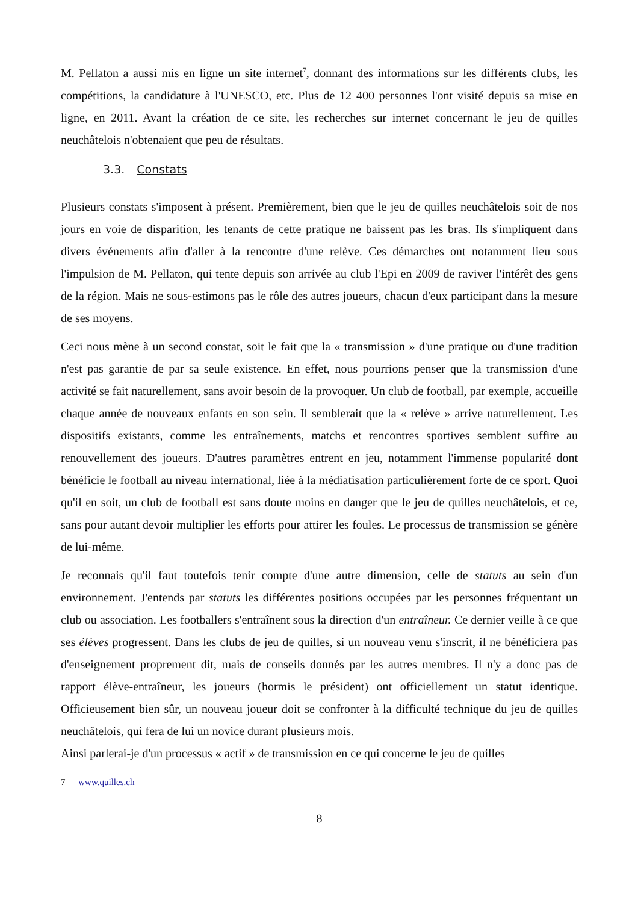M. Pellaton a aussi mis en ligne un site internet<sup>7</sup>, donnant des informations sur les différents clubs, les compétitions, la candidature à l'UNESCO, etc. Plus de 12 400 personnes l'ont visité depuis sa mise en ligne, en 2011. Avant la création de ce site, les recherches sur internet concernant le jeu de quilles neuchâtelois n'obtenaient que peu de résultats.
3.3. Constats
Plusieurs constats s'imposent à présent. Premièrement, bien que le jeu de quilles neuchâtelois soit de nos jours en voie de disparition, les tenants de cette pratique ne baissent pas les bras. Ils s'impliquent dans divers événements afin d'aller à la rencontre d'une relève. Ces démarches ont notamment lieu sous l'impulsion de M. Pellaton, qui tente depuis son arrivée au club l'Epi en 2009 de raviver l'intérêt des gens de la région. Mais ne sous-estimons pas le rôle des autres joueurs, chacun d'eux participant dans la mesure de ses moyens.
Ceci nous mène à un second constat, soit le fait que la « transmission » d'une pratique ou d'une tradition n'est pas garantie de par sa seule existence. En effet, nous pourrions penser que la transmission d'une activité se fait naturellement, sans avoir besoin de la provoquer. Un club de football, par exemple, accueille chaque année de nouveaux enfants en son sein. Il semblerait que la « relève » arrive naturellement. Les dispositifs existants, comme les entraînements, matchs et rencontres sportives semblent suffire au renouvellement des joueurs. D'autres paramètres entrent en jeu, notamment l'immense popularité dont bénéficie le football au niveau international, liée à la médiatisation particulièrement forte de ce sport. Quoi qu'il en soit, un club de football est sans doute moins en danger que le jeu de quilles neuchâtelois, et ce, sans pour autant devoir multiplier les efforts pour attirer les foules. Le processus de transmission se génère de lui-même.
Je reconnais qu'il faut toutefois tenir compte d'une autre dimension, celle de statuts au sein d'un environnement. J'entends par statuts les différentes positions occupées par les personnes fréquentant un club ou association. Les footballers s'entraînent sous la direction d'un entraîneur. Ce dernier veille à ce que ses élèves progressent. Dans les clubs de jeu de quilles, si un nouveau venu s'inscrit, il ne bénéficiera pas d'enseignement proprement dit, mais de conseils donnés par les autres membres. Il n'y a donc pas de rapport élève-entraîneur, les joueurs (hormis le président) ont officiellement un statut identique. Officieusement bien sûr, un nouveau joueur doit se confronter à la difficulté technique du jeu de quilles neuchâtelois, qui fera de lui un novice durant plusieurs mois.
Ainsi parlerai-je d'un processus « actif » de transmission en ce qui concerne le jeu de quilles
7 www.quilles.ch
8